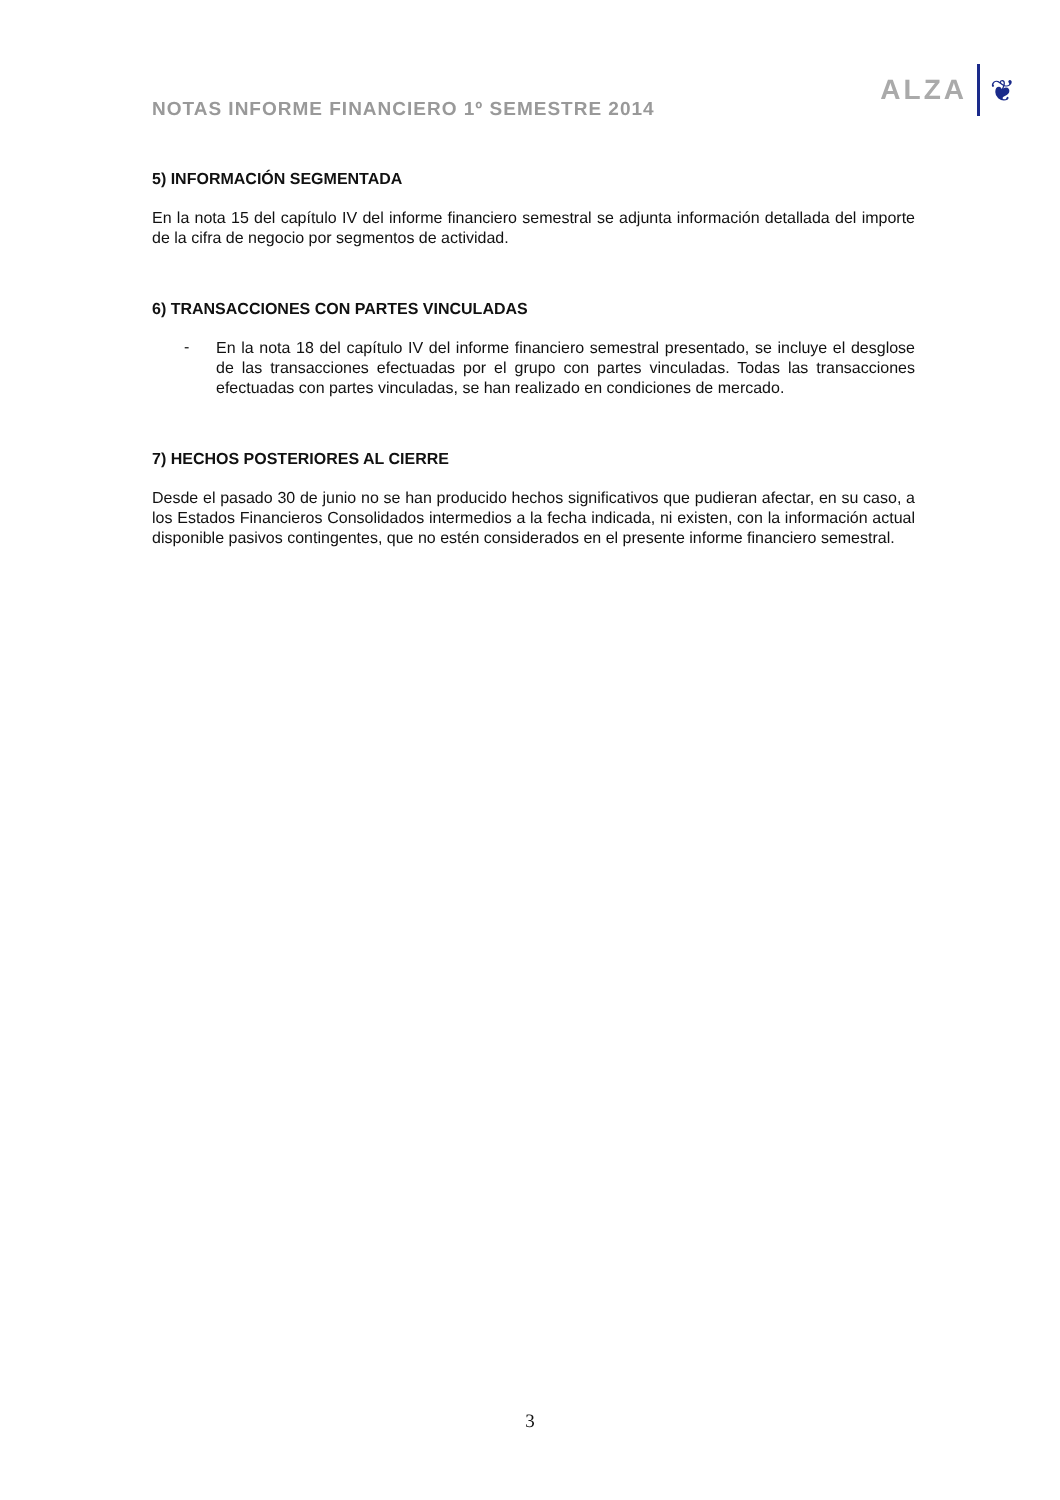NOTAS INFORME FINANCIERO 1º SEMESTRE 2014
ALZA ❦
5) INFORMACIÓN SEGMENTADA
En la nota 15 del capítulo IV del informe financiero semestral se adjunta información detallada del importe de la cifra de negocio por segmentos de actividad.
6) TRANSACCIONES CON PARTES VINCULADAS
-
En la nota 18 del capítulo IV del informe financiero semestral presentado, se incluye el desglose de las transacciones efectuadas por el grupo con partes vinculadas. Todas las transacciones efectuadas con partes vinculadas, se han realizado en condiciones de mercado.
7) HECHOS POSTERIORES AL CIERRE
Desde el pasado 30 de junio no se han producido hechos significativos que pudieran afectar, en su caso, a los Estados Financieros Consolidados intermedios a la fecha indicada, ni existen, con la información actual disponible pasivos contingentes, que no estén considerados en el presente informe financiero semestral.
3